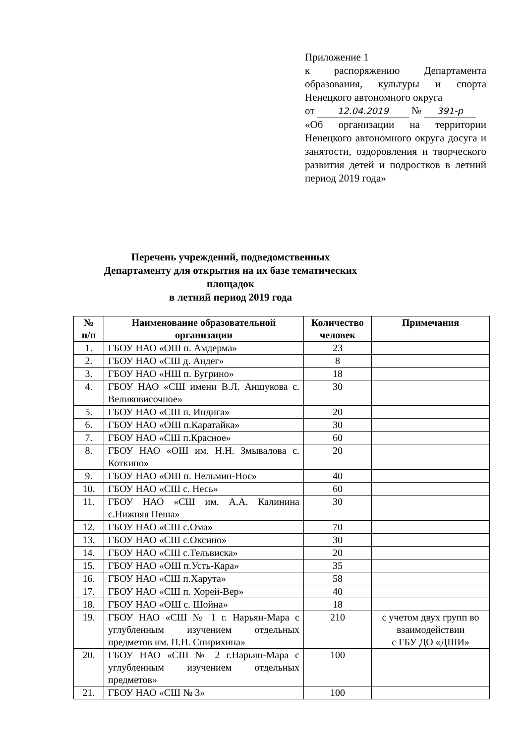Приложение 1
к распоряжению Департамента образования, культуры и спорта Ненецкого автономного округа
от 12.04.2019 № 391-р
«Об организации на территории Ненецкого автономного округа досуга и занятости, оздоровления и творческого развития детей и подростков в летний период 2019 года»
Перечень учреждений, подведомственных Департаменту для открытия на их базе тематических площадок
в летний период 2019 года
| № п/п | Наименование образовательной организации | Количество человек | Примечания |
| --- | --- | --- | --- |
| 1. | ГБОУ НАО «ОШ п. Амдерма» | 23 | |
| 2. | ГБОУ НАО «СШ д. Андег» | 8 | |
| 3. | ГБОУ НАО «НШ п. Бугрино» | 18 | |
| 4. | ГБОУ НАО «СШ имени В.Л. Аншукова с. Великовисочное» | 30 | |
| 5. | ГБОУ НАО «СШ п. Индига» | 20 | |
| 6. | ГБОУ НАО «ОШ п.Каратайка» | 30 | |
| 7. | ГБОУ НАО «СШ п.Красное» | 60 | |
| 8. | ГБОУ НАО «ОШ им. Н.Н. Змывалова с. Коткино» | 20 | |
| 9. | ГБОУ НАО «ОШ п. Нельмин-Нос» | 40 | |
| 10. | ГБОУ НАО «СШ с. Несь» | 60 | |
| 11. | ГБОУ НАО «СШ им. А.А. Калинина с.Нижняя Пеша» | 30 | |
| 12. | ГБОУ НАО «СШ с.Ома» | 70 | |
| 13. | ГБОУ НАО «СШ с.Оксино» | 30 | |
| 14. | ГБОУ НАО «СШ с.Тельвиска» | 20 | |
| 15. | ГБОУ НАО «ОШ п.Усть-Кара» | 35 | |
| 16. | ГБОУ НАО «СШ п.Харута» | 58 | |
| 17. | ГБОУ НАО «СШ п. Хорей-Вер» | 40 | |
| 18. | ГБОУ НАО «ОШ с. Шойна» | 18 | |
| 19. | ГБОУ НАО «СШ № 1 г. Нарьян-Мара с углубленным изучением отдельных предметов им. П.Н. Спирихина» | 210 | с учетом двух групп во взаимодействии с ГБУ ДО «ДШИ» |
| 20. | ГБОУ НАО «СШ № 2 г.Нарьян-Мара с углубленным изучением отдельных предметов» | 100 | |
| 21. | ГБОУ НАО «СШ № 3» | 100 | |